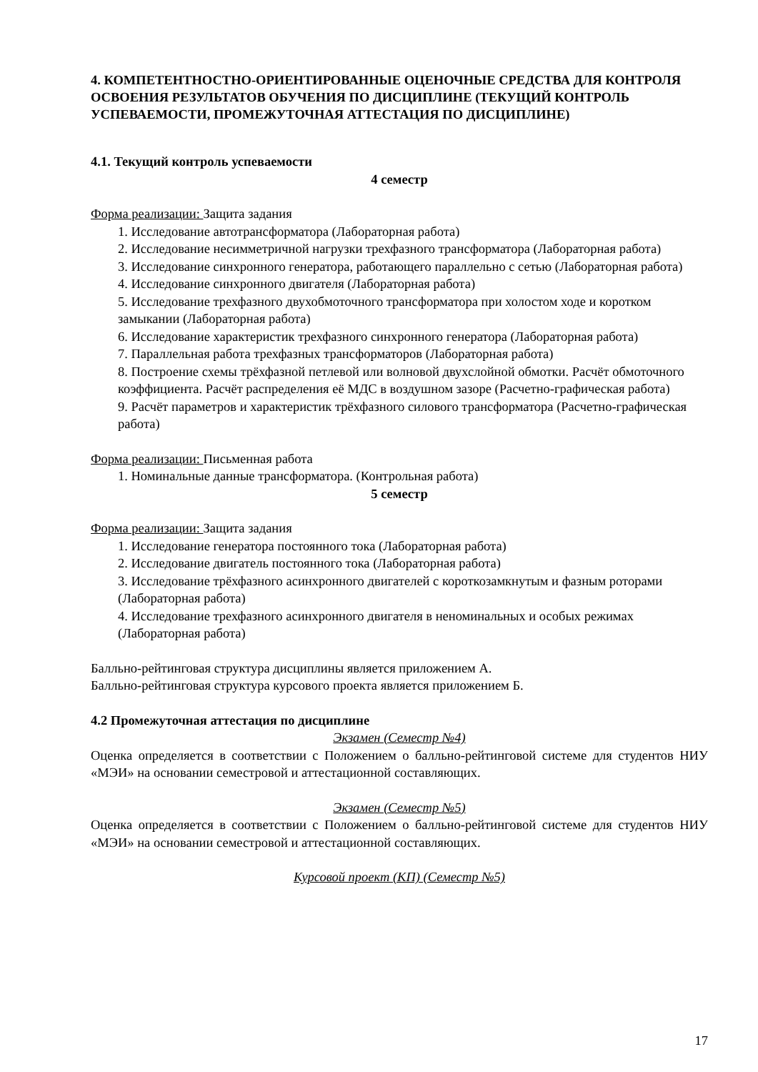4. КОМПЕТЕНТНОСТНО-ОРИЕНТИРОВАННЫЕ ОЦЕНОЧНЫЕ СРЕДСТВА ДЛЯ КОНТРОЛЯ ОСВОЕНИЯ РЕЗУЛЬТАТОВ ОБУЧЕНИЯ ПО ДИСЦИПЛИНЕ (ТЕКУЩИЙ КОНТРОЛЬ УСПЕВАЕМОСТИ, ПРОМЕЖУТОЧНАЯ АТТЕСТАЦИЯ ПО ДИСЦИПЛИНЕ)
4.1. Текущий контроль успеваемости
4 семестр
Форма реализации: Защита задания
1. Исследование автотрансформатора (Лабораторная работа)
2. Исследование несимметричной нагрузки трехфазного трансформатора (Лабораторная работа)
3. Исследование синхронного генератора, работающего параллельно с сетью (Лабораторная работа)
4. Исследование синхронного двигателя (Лабораторная работа)
5. Исследование трехфазного двухобмоточного трансформатора при холостом ходе и коротком замыкании (Лабораторная работа)
6. Исследование характеристик трехфазного синхронного генератора (Лабораторная работа)
7. Параллельная работа трехфазных трансформаторов (Лабораторная работа)
8. Построение схемы трёхфазной петлевой или волновой двухслойной обмотки. Расчёт обмоточного коэффициента. Расчёт распределения её МДС в воздушном зазоре (Расчетно-графическая работа)
9. Расчёт параметров и характеристик трёхфазного силового трансформатора (Расчетно-графическая работа)
Форма реализации: Письменная работа
1. Номинальные данные трансформатора. (Контрольная работа)
5 семестр
Форма реализации: Защита задания
1. Исследование генератора постоянного тока (Лабораторная работа)
2. Исследование двигатель постоянного тока (Лабораторная работа)
3. Исследование трёхфазного асинхронного двигателей с короткозамкнутым и фазным роторами (Лабораторная работа)
4. Исследование трехфазного асинхронного двигателя в неноминальных и особых режимах (Лабораторная работа)
Балльно-рейтинговая структура дисциплины является приложением А.
Балльно-рейтинговая структура курсового проекта является приложением Б.
4.2 Промежуточная аттестация по дисциплине
Экзамен (Семестр №4)
Оценка определяется в соответствии с Положением о балльно-рейтинговой системе для студентов НИУ «МЭИ» на основании семестровой и аттестационной составляющих.
Экзамен (Семестр №5)
Оценка определяется в соответствии с Положением о балльно-рейтинговой системе для студентов НИУ «МЭИ» на основании семестровой и аттестационной составляющих.
Курсовой проект (КП) (Семестр №5)
17